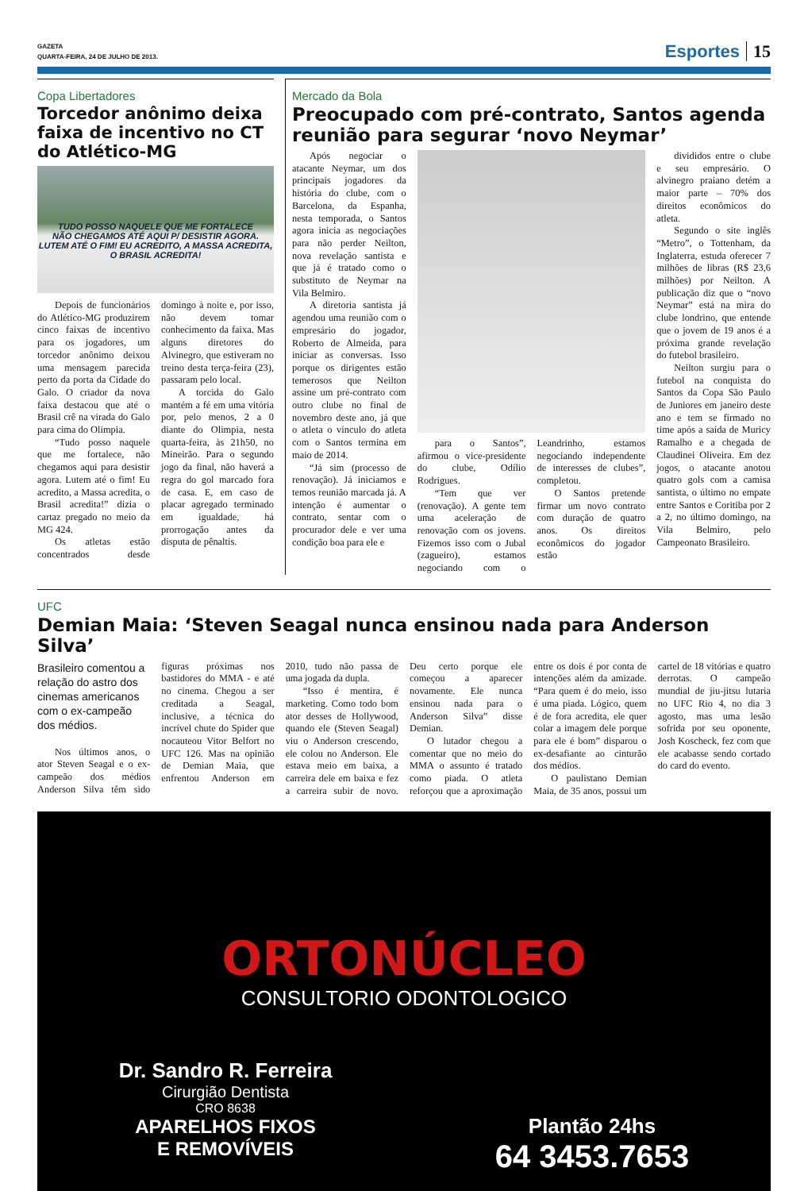GAZETA
QUARTA-FEIRA, 24 DE JULHO DE 2013.
Esportes 15
Copa Libertadores
Torcedor anônimo deixa faixa de incentivo no CT do Atlético-MG
TUDO POSSO NAQUELE QUE ME FORTALECE
NÃO CHEGAMOS ATÉ AQUI P/ DESISTIR AGORA. LUTEM ATÉ O FIM! EU ACREDITO, A MASSA ACREDITA, O BRASIL ACREDITA!
Depois de funcionários do Atlético-MG produzirem cinco faixas de incentivo para os jogadores, um torcedor anônimo deixou uma mensagem parecida perto da porta da Cidade do Galo. O criador da nova faixa destacou que até o Brasil crê na virada do Galo para cima do Olimpia.
“Tudo posso naquele que me fortalece, não chegamos aqui para desistir agora. Lutem até o fim! Eu acredito, a Massa acredita, o Brasil acredita!” dizia o cartaz pregado no meio da MG 424.
Os atletas estão concentrados desde domingo à noite e, por isso, não devem tomar conhecimento da faixa. Mas alguns diretores do Alvinegro, que estiveram no treino desta terça-feira (23), passaram pelo local.
A torcida do Galo mantém a fé em uma vitória por, pelo menos, 2 a 0 diante do Olimpia, nesta quarta-feira, às 21h50, no Mineirão. Para o segundo jogo da final, não haverá a regra do gol marcado fora de casa. E, em caso de placar agregado terminado em igualdade, há prorrogação antes da disputa de pênaltis.
Mercado da Bola
Preocupado com pré-contrato, Santos agenda reunião para segurar ‘novo Neymar’
Após negociar o atacante Neymar, um dos principais jogadores da história do clube, com o Barcelona, da Espanha, nesta temporada, o Santos agora inicia as negociações para não perder Neilton, nova revelação santista e que já é tratado como o substituto de Neymar na Vila Belmiro.
A diretoria santista já agendou uma reunião com o empresário do jogador, Roberto de Almeida, para iniciar as conversas. Isso porque os dirigentes estão temerosos que Neilton assine um pré-contrato com outro clube no final de novembro deste ano, já que o atleta o vínculo do atleta com o Santos termina em maio de 2014.
“Já sim (processo de renovação). Já iniciamos e temos reunião marcada já. A intenção é aumentar o contrato, sentar com o procurador dele e ver uma condição boa para ele e
para o Santos”, afirmou o vice-presidente do clube, Odílio Rodrigues.
“Tem que ver (renovação). A gente tem uma aceleração de renovação com os jovens. Fizemos isso com o Jubal (zagueiro), estamos negociando com o Leandrinho, estamos negociando independente de interesses de clubes”, completou.
O Santos pretende firmar um novo contrato com duração de quatro anos. Os direitos econômicos do jogador estão
divididos entre o clube e seu empresário. O alvinegro praiano detém a maior parte – 70% dos direitos econômicos do atleta.
Segundo o site inglês “Metro”, o Tottenham, da Inglaterra, estuda oferecer 7 milhões de libras (R$ 23,6 milhões) por Neilton. A publicação diz que o “novo Neymar” está na mira do clube londrino, que entende que o jovem de 19 anos é a próxima grande revelação do futebol brasileiro.
Neilton surgiu para o futebol na conquista do Santos da Copa São Paulo de Juniores em janeiro deste ano e tem se firmado no time após a saída de Muricy Ramalho e a chegada de Claudinei Oliveira. Em dez jogos, o atacante anotou quatro gols com a camisa santista, o último no empate entre Santos e Coritiba por 2 a 2, no último domingo, na Vila Belmiro, pelo Campeonato Brasileiro.
UFC
Demian Maia: ‘Steven Seagal nunca ensinou nada para Anderson Silva’
Brasileiro comentou a relação do astro dos cinemas americanos com o ex-campeão dos médios.
Nos últimos anos, o ator Steven Seagal e o ex-campeão dos médios Anderson Silva têm sido figuras próximas nos bastidores do MMA - e até no cinema. Chegou a ser creditada a Seagal, inclusive, a técnica do incrível chute do Spider que nocauteou Vitor Belfort no UFC 126. Mas na opinião de Demian Maia, que enfrentou Anderson em 2010, tudo não passa de uma jogada da dupla.
“Isso é mentira, é marketing. Como todo bom ator desses de Hollywood, quando ele (Steven Seagal) viu o Anderson crescendo, ele colou no Anderson. Ele estava meio em baixa, a carreira dele em baixa e fez a carreira subir de novo. Deu certo porque ele começou a aparecer novamente. Ele nunca ensinou nada para o Anderson Silva” disse Demian.
O lutador chegou a comentar que no meio do MMA o assunto é tratado como piada. O atleta reforçou que a aproximação entre os dois é por conta de intenções além da amizade. “Para quem é do meio, isso é uma piada. Lógico, quem é de fora acredita, ele quer colar a imagem dele porque para ele é bom” disparou o ex-desafiante ao cinturão dos médios.
O paulistano Demian Maia, de 35 anos, possui um cartel de 18 vitórias e quatro derrotas. O campeão mundial de jiu-jitsu lutaria no UFC Rio 4, no dia 3 agosto, mas uma lesão sofrida por seu oponente, Josh Koscheck, fez com que ele acabasse sendo cortado do card do evento.
ORTONÚCLEO
CONSULTORIO ODONTOLOGICO
Dr. Sandro R. Ferreira
Cirurgião Dentista
CRO 8638
APARELHOS FIXOS
E REMOVÍVEIS
Plantão 24hs
64 3453.7653